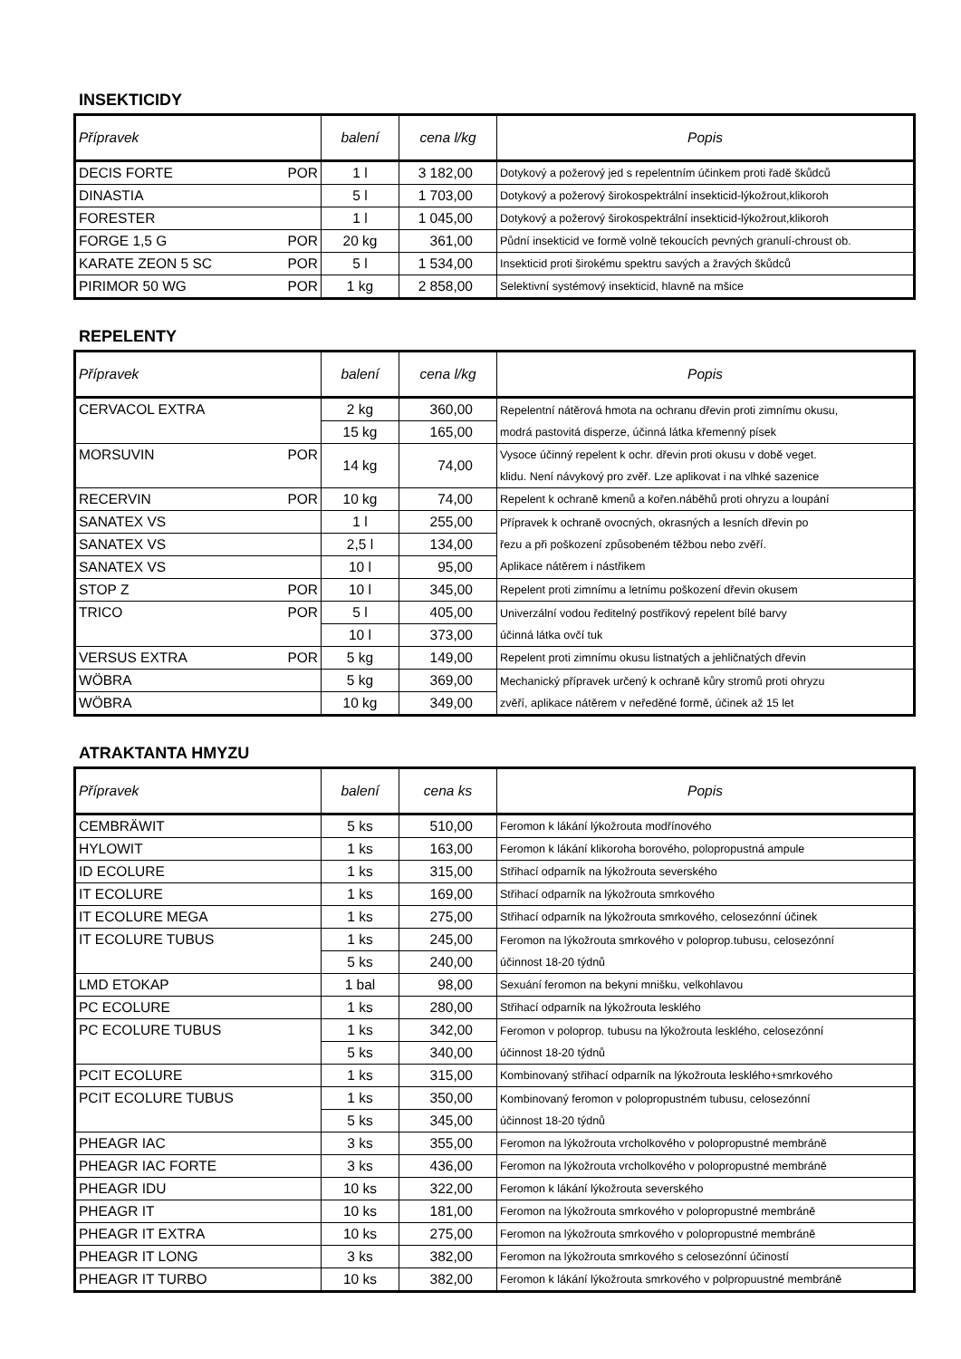INSEKTICIDY
| Přípravek | balení | cena l/kg | Popis |
| --- | --- | --- | --- |
| DECIS FORTE POR | 1 l | 3 182,00 | Dotykový a požerový jed s repelentním účinkem proti řadě škůdců |
| DINASTIA | 5 l | 1 703,00 | Dotykový a požerový širokospektrální insekticid-lýkožrout,klikoroh |
| FORESTER | 1 l | 1 045,00 | Dotykový a požerový širokospektrální insekticid-lýkožrout,klikoroh |
| FORGE 1,5 G POR | 20 kg | 361,00 | Půdní insekticid ve formě volně tekoucích pevných granulí-chroust ob. |
| KARATE ZEON 5 SC POR | 5 l | 1 534,00 | Insekticid proti širokému spektru savých a žravých škůdců |
| PIRIMOR 50 WG POR | 1 kg | 2 858,00 | Selektivní systémový insekticid, hlavně na mšice |
REPELENTY
| Přípravek | balení | cena l/kg | Popis |
| --- | --- | --- | --- |
| CERVACOL EXTRA | 2 kg | 360,00 | Repelentní nátěrová hmota na ochranu dřevin proti zimnímu okusu, modrá pastovitá disperze, účinná látka křemenný písek |
| | 15 kg | 165,00 | |
| MORSUVIN POR | 14 kg | 74,00 | Vysoce účinný repelent k ochr. dřevin proti okusu v době veget. klidu. Není návykový pro zvěř. Lze aplikovat i na vlhké sazenice |
| RECERVIN POR | 10 kg | 74,00 | Repelent k ochraně kmenů a kořen.náběhů proti ohryzu a loupání |
| SANATEX VS | 1 l | 255,00 | Přípravek k ochraně ovocných, okrasných a lesních dřevin po řezu a při poškození způsobeném těžbou nebo zvěří. Aplikace nátěrem i nástřikem |
| SANATEX VS | 2,5 l | 134,00 | |
| SANATEX VS | 10 l | 95,00 | |
| STOP Z POR | 10 l | 345,00 | Repelent proti zimnímu a letnímu poškození dřevin okusem |
| TRICO POR | 5 l | 405,00 | Univerzální vodou ředitelný postřikový repelent bílé barvy účinná látka ovčí tuk |
| | 10 l | 373,00 | |
| VERSUS EXTRA POR | 5 kg | 149,00 | Repelent proti zimnímu okusu listnatých a jehličnatých dřevin |
| WÖBRA | 5 kg | 369,00 | Mechanický přípravek určený k ochraně kůry stromů proti ohryzu zvěří, aplikace nátěrem v neředěné formě, účinek až 15 let |
| WÖBRA | 10 kg | 349,00 | |
ATRAKTANTA HMYZU
| Přípravek | balení | cena ks | Popis |
| --- | --- | --- | --- |
| CEMBRÄWIT | 5 ks | 510,00 | Feromon k lákání lýkožrouta modřínového |
| HYLOWIT | 1 ks | 163,00 | Feromon k lákání klikoroha borového, polopropustná ampule |
| ID ECOLURE | 1 ks | 315,00 | Střihací odparník na lýkožrouta severského |
| IT ECOLURE | 1 ks | 169,00 | Střihací odparník na lýkožrouta smrkového |
| IT ECOLURE MEGA | 1 ks | 275,00 | Střihací odparník na lýkožrouta smrkového, celosezónní účinek |
| IT ECOLURE TUBUS | 1 ks | 245,00 | Feromon na lýkožrouta smrkového v poloprop.tubusu, celosezónní účinnost 18-20 týdnů |
| | 5 ks | 240,00 | |
| LMD ETOKAP | 1 bal | 98,00 | Sexuání feromon na bekyni mnišku, velkohlavou |
| PC ECOLURE | 1 ks | 280,00 | Střihací odparník na lýkožrouta lesklého |
| PC ECOLURE TUBUS | 1 ks | 342,00 | Feromon v poloprop. tubusu na lýkožrouta lesklého, celosezónní účinnost 18-20 týdnů |
| | 5 ks | 340,00 | |
| PCIT ECOLURE | 1 ks | 315,00 | Kombinovaný střihací odparník na lýkožrouta lesklého+smrkového |
| PCIT ECOLURE TUBUS | 1 ks | 350,00 | Kombinovaný feromon v polopropustném tubusu, celosezónní účinnost 18-20 týdnů |
| | 5 ks | 345,00 | |
| PHEAGR IAC | 3 ks | 355,00 | Feromon na lýkožrouta vrcholkového v polopropustné membráně |
| PHEAGR IAC FORTE | 3 ks | 436,00 | Feromon na lýkožrouta vrcholkového v polopropustné membráně |
| PHEAGR IDU | 10 ks | 322,00 | Feromon k lákání lýkožrouta severského |
| PHEAGR IT | 10 ks | 181,00 | Feromon na lýkožrouta smrkového v polopropustné membráně |
| PHEAGR IT EXTRA | 10 ks | 275,00 | Feromon na lýkožrouta smrkového v polopropustné membráně |
| PHEAGR IT LONG | 3 ks | 382,00 | Feromon na lýkožrouta smrkového s celosezónní účiností |
| PHEAGR IT TURBO | 10 ks | 382,00 | Feromon k lákání lýkožrouta smrkového v polpropuustné membráně |